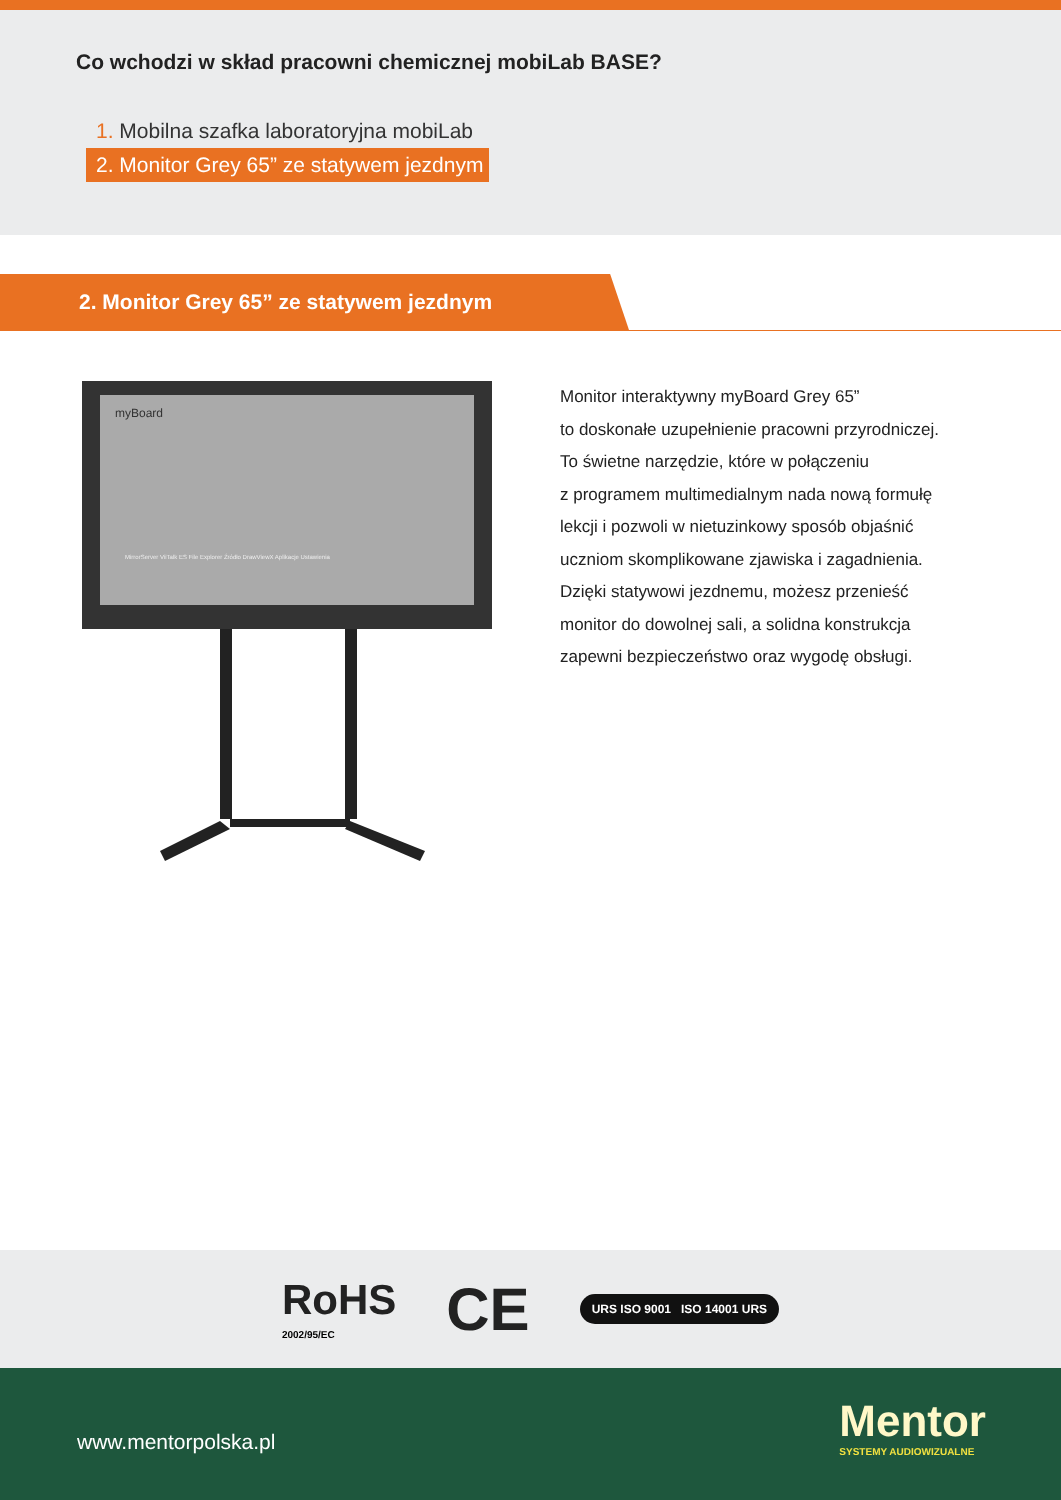Co wchodzi w skład pracowni chemicznej mobiLab BASE?
1. Mobilna szafka laboratoryjna mobiLab
2. Monitor Grey 65” ze statywem jezdnym
2. Monitor Grey 65” ze statywem jezdnym
myBoard
MirrorServer ViiTalk ES File Explorer Źródło DrawViewX Aplikacje Ustawienia
Monitor interaktywny myBoard Grey 65”
to doskonałe uzupełnienie pracowni przyrodniczej.
To świetne narzędzie, które w połączeniu
z programem multimedialnym nada nową formułę
lekcji i pozwoli w nietuzinkowy sposób objaśnić
uczniom skomplikowane zjawiska i zagadnienia.
Dzięki statywowi jezdnemu, możesz przenieść
monitor do dowolnej sali, a solidna konstrukcja
zapewni bezpieczeństwo oraz wygodę obsługi.
RoHS
2002/95/EC
CE
URS ISO 9001 ISO 14001 URS
www.mentorpolska.pl
Mentor
SYSTEMY AUDIOWIZUALNE